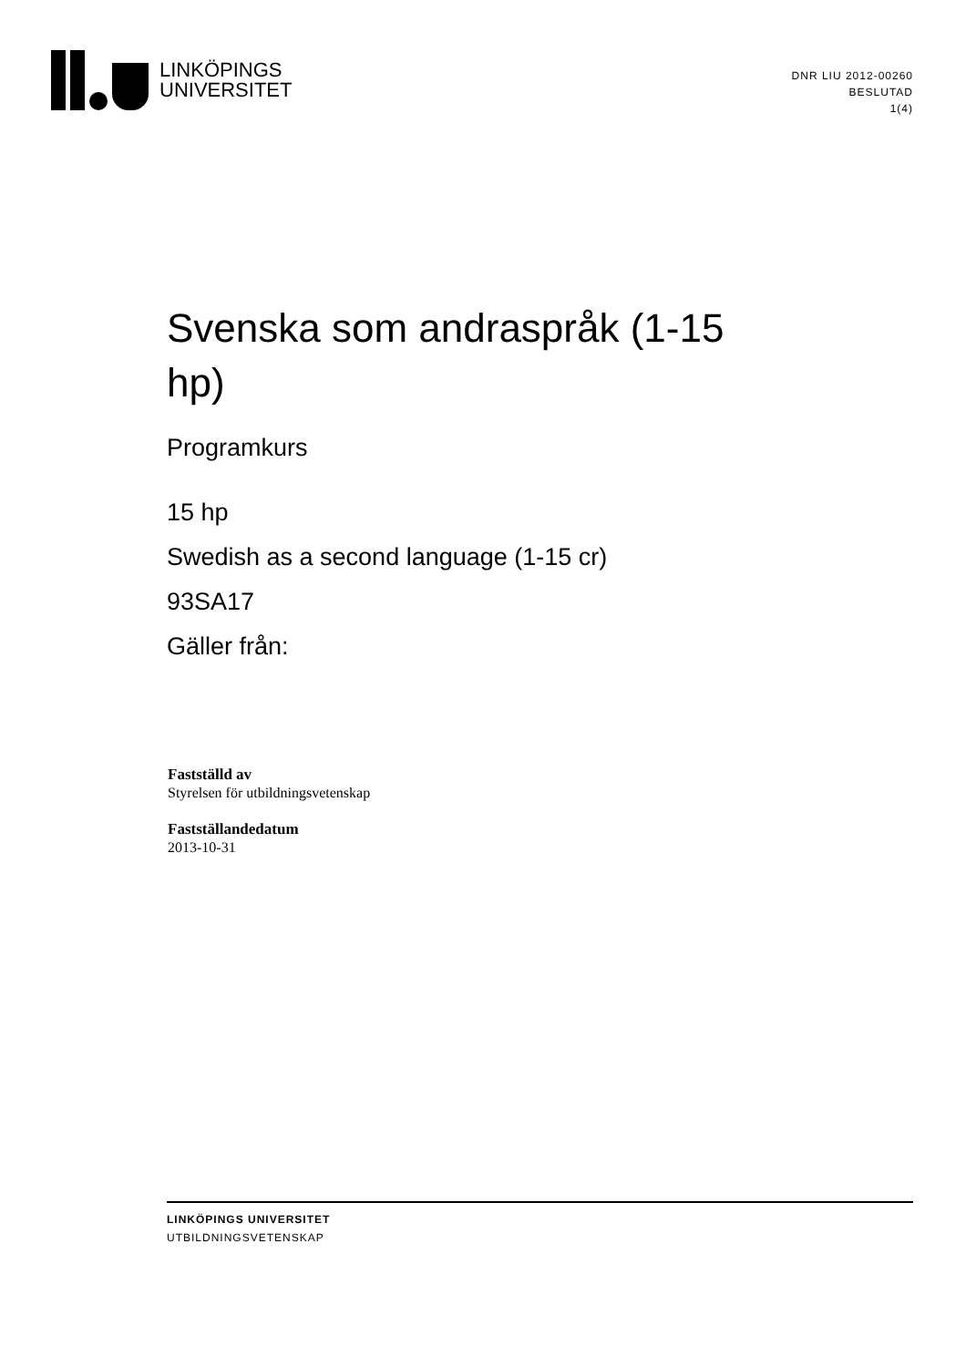LINKÖPINGS
UNIVERSITET
DNR LIU 2012-00260
BESLUTAD
1(4)
Svenska som andraspråk (1-15 hp)
Programkurs
15 hp
Swedish as a second language (1-15 cr)
93SA17
Gäller från:
Fastställd av
Styrelsen för utbildningsvetenskap
Fastställandedatum
2013-10-31
LINKÖPINGS UNIVERSITET
UTBILDNINGSVETENSKAP